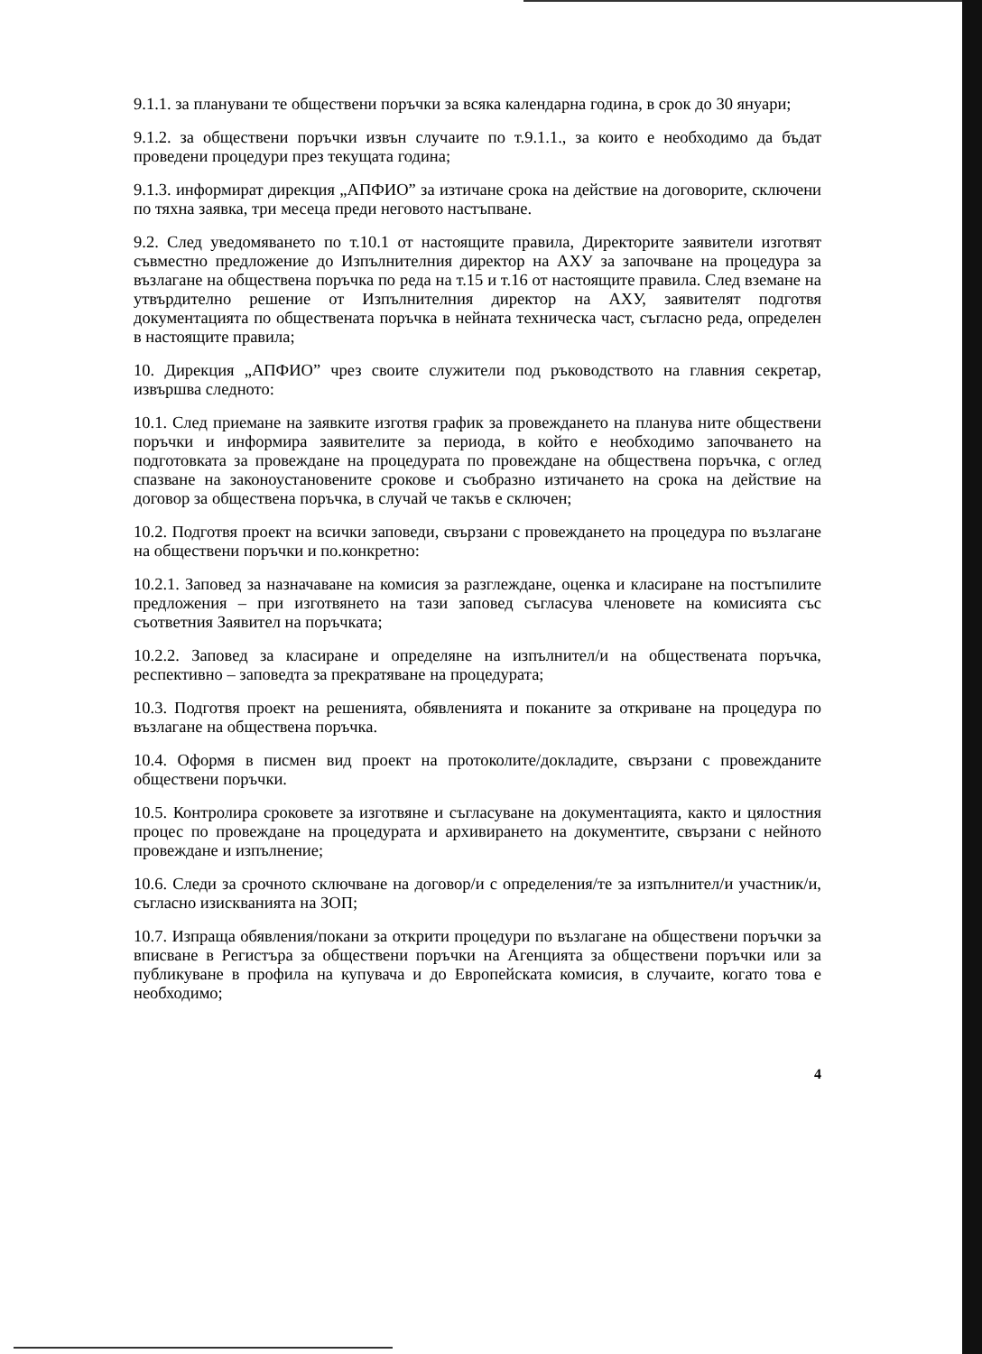9.1.1. за планувани те обществени поръчки за всяка календарна година, в срок до 30 януари;
9.1.2. за обществени поръчки извън случаите по т.9.1.1., за които е необходимо да бъдат проведени процедури през текущата година;
9.1.3. информират дирекция „АПФИО” за изтичане срока на действие на договорите, сключени по тяхна заявка, три месеца преди неговото настъпване.
9.2. След уведомяването по т.10.1 от настоящите правила, Директорите заявители изготвят съвместно предложение до Изпълнителния директор на АХУ за започване на процедура за възлагане на обществена поръчка по реда на т.15 и т.16 от настоящите правила. След вземане на утвърдително решение от Изпълнителния директор на АХУ, заявителят подготвя документацията по обществената поръчка в нейната техническа част, съгласно реда, определен в настоящите правила;
10. Дирекция „АПФИО” чрез своите служители под ръководството на главния секретар, извършва следното:
10.1. След приемане на заявките изготвя график за провеждането на планува ните обществени поръчки и информира заявителите за периода, в който е необходимо започването на подготовката за провеждане на процедурата по провеждане на обществена поръчка, с оглед спазване на законоустановените срокове и съобразно изтичането на срока на действие на договор за обществена поръчка, в случай че такъв е сключен;
10.2. Подготвя проект на всички заповеди, свързани с провеждането на процедура по възлагане на обществени поръчки и по.конкретно:
10.2.1. Заповед за назначаване на комисия за разглеждане, оценка и класиране на постъпилите предложения – при изготвянето на тази заповед съгласува членовете на комисията със съответния Заявител на поръчката;
10.2.2. Заповед за класиране и определяне на изпълнител/и на обществената поръчка, респективно – заповедта за прекратяване на процедурата;
10.3. Подготвя проект на решенията, обявленията и поканите за откриване на процедура по възлагане на обществена поръчка.
10.4. Оформя в писмен вид проект на протоколите/докладите, свързани с провежданите обществени поръчки.
10.5. Контролира сроковете за изготвяне и съгласуване на документацията, както и цялостния процес по провеждане на процедурата и архивирането на документите, свързани с нейното провеждане и изпълнение;
10.6. Следи за срочното сключване на договор/и с определения/те за изпълнител/и участник/и, съгласно изискванията на ЗОП;
10.7. Изпраща обявления/покани за открити процедури по възлагане на обществени поръчки за вписване в Регистъра за обществени поръчки на Агенцията за обществени поръчки или за публикуване в профила на купувача и до Европейската комисия, в случаите, когато това е необходимо;
4